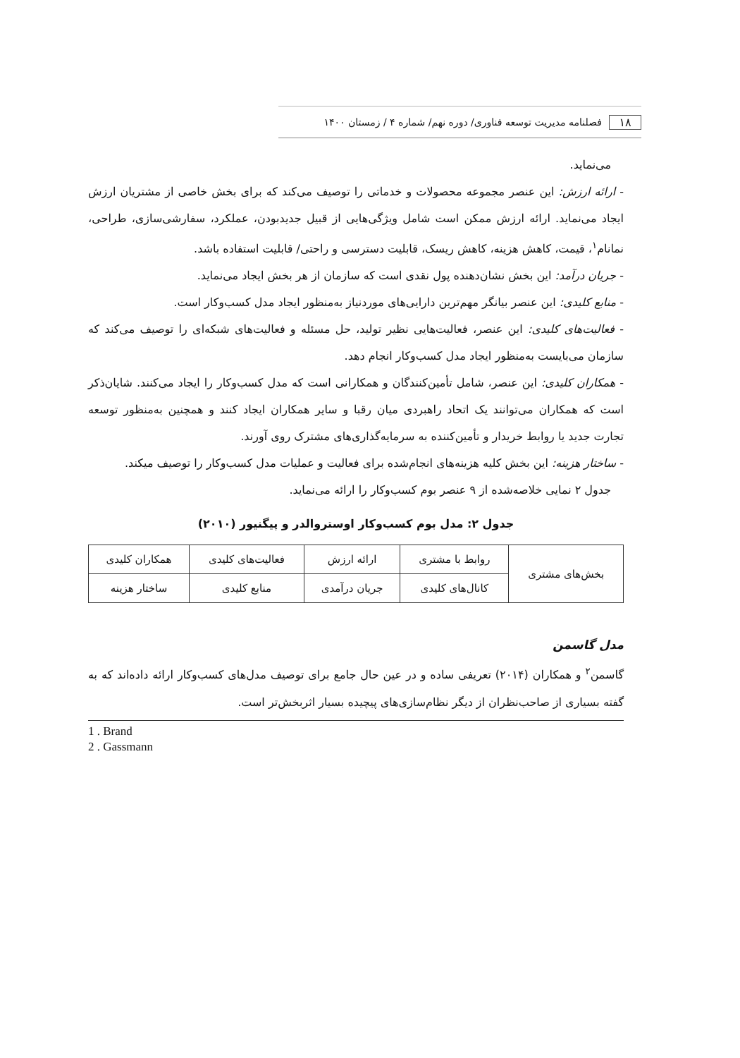۱۸ فصلنامه مدیریت توسعه فناوری/ دوره نهم/ شماره ۴ / زمستان ۱۴۰۰
می‌نماید.
- ارائه ارزش: این عنصر مجموعه محصولات و خدماتی را توصیف می‌کند که برای بخش خاصی از مشتریان ارزش ایجاد می‌نماید. ارائه ارزش ممکن است شامل ویژگی‌هایی از قبیل جدیدبودن، عملکرد، سفارشی‌سازی، طراحی، نمانام<sup>۱</sup>، قیمت، کاهش هزینه، کاهش ریسک، قابلیت دسترسی و راحتی/ قابلیت استفاده باشد.
- جریان درآمد: این بخش نشان‌دهنده پول نقدی است که سازمان از هر بخش ایجاد می‌نماید.
- منابع کلیدی: این عنصر بیانگر مهم‌ترین دارایی‌های موردنیاز به‌منظور ایجاد مدل کسب‌وکار است.
- فعالیت‌های کلیدی: این عنصر، فعالیت‌هایی نظیر تولید، حل مسئله و فعالیت‌های شبکه‌ای را توصیف می‌کند که سازمان می‌بایست به‌منظور ایجاد مدل کسب‌وکار انجام دهد.
- همکاران کلیدی: این عنصر، شامل تأمین‌کنندگان و همکارانی است که مدل کسب‌وکار را ایجاد می‌کنند. شایان‌ذکر است که همکاران می‌توانند یک اتحاد راهبردی میان رقبا و سایر همکاران ایجاد کنند و همچنین به‌منظور توسعه تجارت جدید یا روابط خریدار و تأمین‌کننده به سرمایه‌گذاری‌های مشترک روی آورند.
- ساختار هزینه: این بخش کلیه هزینه‌های انجام‌شده برای فعالیت و عملیات مدل کسب‌وکار را توصیف میکند.
جدول ۲ نمایی خلاصه‌شده از ۹ عنصر بوم کسب‌وکار را ارائه می‌نماید.
جدول ۲: مدل بوم کسب‌وکار اوستروالدر و پیگنیور (۲۰۱۰)
| بخش‌های مشتری | روابط با مشتری | ارائه ارزش | فعالیت‌های کلیدی | همکاران کلیدی |
| | کانال‌های کلیدی | جریان درآمدی | منابع کلیدی | ساختار هزینه |
مدل گاسمن
گاسمن<sup>۲</sup> و همکاران (۲۰۱۴) تعریفی ساده و در عین حال جامع برای توصیف مدل‌های کسب‌وکار ارائه داده‌اند که به گفته بسیاری از صاحب‌نظران از دیگر نظام‌سازی‌های پیچیده بسیار اثربخش‌تر است.
1 . Brand
2 . Gassmann